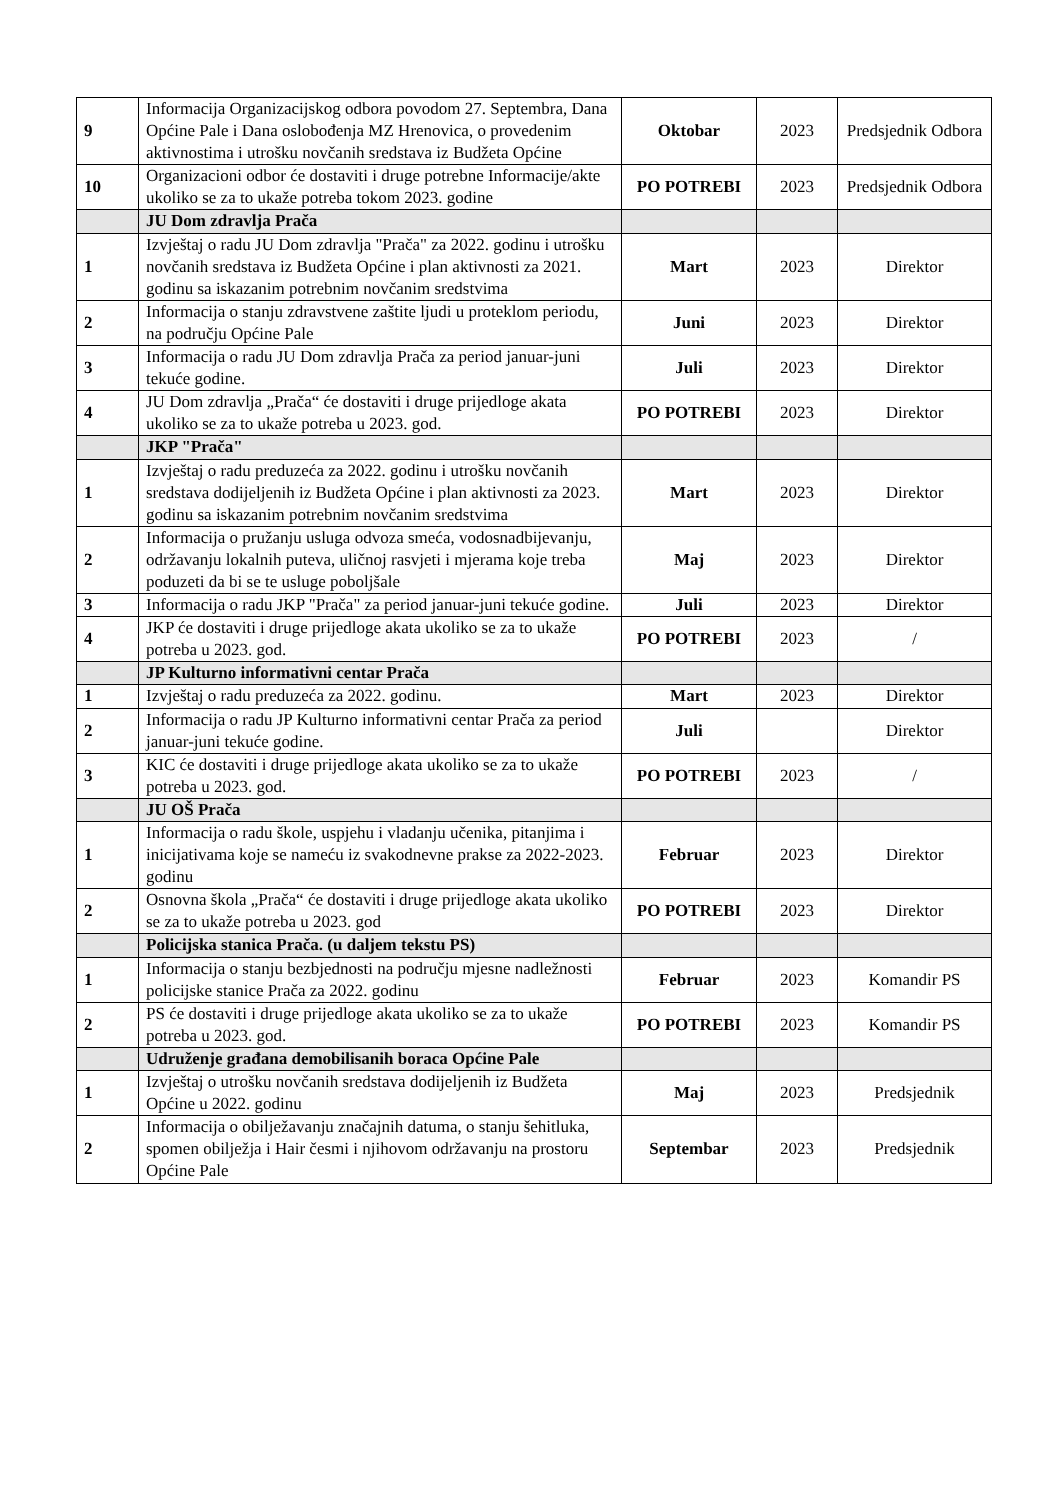| 9 | Informacija Organizacijskog odbora povodom 27. Septembra, Dana Općine Pale i Dana oslobođenja MZ Hrenovica, o provedenim aktivnostima i utrošku novčanih sredstava iz Budžeta Općine | Oktobar | 2023 | Predsjednik Odbora |
| 10 | Organizacioni odbor će dostaviti i druge potrebne Informacije/akte ukoliko se za to ukaže potreba tokom 2023. godine | PO POTREBI | 2023 | Predsjednik Odbora |
| | JU Dom zdravlja Prača | | | |
| 1 | Izvještaj o radu JU Dom zdravlja "Prača" za 2022. godinu i utrošku novčanih sredstava iz Budžeta Općine i plan aktivnosti za 2021. godinu sa iskazanim potrebnim novčanim sredstvima | Mart | 2023 | Direktor |
| 2 | Informacija o stanju zdravstvene zaštite ljudi u proteklom periodu, na području Općine Pale | Juni | 2023 | Direktor |
| 3 | Informacija o radu JU Dom zdravlja Prača za period januar-juni tekuće godine. | Juli | 2023 | Direktor |
| 4 | JU Dom zdravlja „Prača“ će dostaviti i druge prijedloge akata ukoliko se za to ukaže potreba u 2023. god. | PO POTREBI | 2023 | Direktor |
| | JKP "Prača" | | | |
| 1 | Izvještaj o radu preduzeća za 2022. godinu i utrošku novčanih sredstava dodijeljenih iz Budžeta Općine i plan aktivnosti za 2023. godinu sa iskazanim potrebnim novčanim sredstvima | Mart | 2023 | Direktor |
| 2 | Informacija o pružanju usluga odvoza smeća, vodosnadbijevanju, održavanju lokalnih puteva, uličnoj rasvjeti i mjerama koje treba poduzeti da bi se te usluge poboljšale | Maj | 2023 | Direktor |
| 3 | Informacija o radu JKP "Prača" za period januar-juni tekuće godine. | Juli | 2023 | Direktor |
| 4 | JKP će dostaviti i druge prijedloge akata ukoliko se za to ukaže potreba u 2023. god. | PO POTREBI | 2023 | / |
| | JP Kulturno informativni centar Prača | | | |
| 1 | Izvještaj o radu preduzeća za 2022. godinu. | Mart | 2023 | Direktor |
| 2 | Informacija o radu JP Kulturno informativni centar Prača za period januar-juni tekuće godine. | Juli | | Direktor |
| 3 | KIC će dostaviti i druge prijedloge akata ukoliko se za to ukaže potreba u 2023. god. | PO POTREBI | 2023 | / |
| | JU OŠ Prača | | | |
| 1 | Informacija o radu škole, uspjehu i vladanju učenika, pitanjima i inicijativama koje se nameću iz svakodnevne prakse za 2022-2023. godinu | Februar | 2023 | Direktor |
| 2 | Osnovna škola „Prača“ će dostaviti i druge prijedloge akata ukoliko se za to ukaže potreba u 2023. god | PO POTREBI | 2023 | Direktor |
| | Policijska stanica Prača. (u daljem tekstu PS) | | | |
| 1 | Informacija o stanju bezbjednosti na području mjesne nadležnosti policijske stanice Prača za 2022. godinu | Februar | 2023 | Komandir PS |
| 2 | PS će dostaviti i druge prijedloge akata ukoliko se za to ukaže potreba u 2023. god. | PO POTREBI | 2023 | Komandir PS |
| | Udruženje građana demobilisanih boraca Općine Pale | | | |
| 1 | Izvještaj o utrošku novčanih sredstava dodijeljenih iz Budžeta Općine u 2022. godinu | Maj | 2023 | Predsjednik |
| 2 | Informacija o obilježavanju značajnih datuma, o stanju šehitluka, spomen obilježja i Hair česmi i njihovom održavanju na prostoru Općine Pale | Septembar | 2023 | Predsjednik |